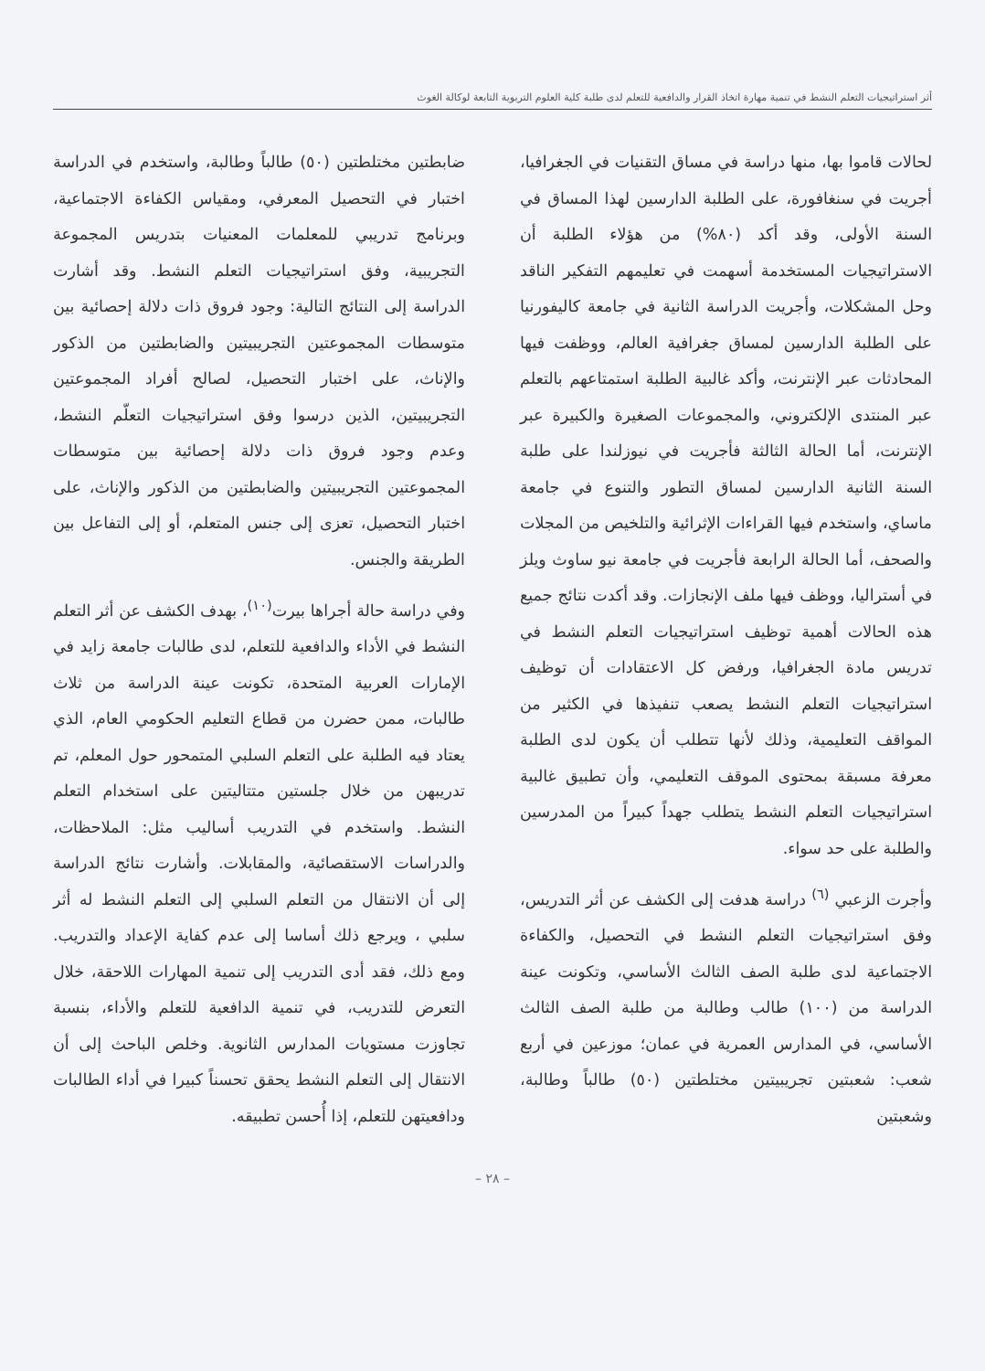أثر استراتيجيات التعلم النشط في تنمية مهارة اتخاذ القرار والدافعية للتعلم لدى طلبة كلية العلوم التربوية التابعة لوكالة الغوث
لحالات قاموا بها، منها دراسة في مساق التقنيات في الجغرافيا، أجريت في سنغافورة، على الطلبة الدارسين لهذا المساق في السنة الأولى، وقد أكد (٨٠%) من هؤلاء الطلبة أن الاستراتيجيات المستخدمة أسهمت في تعليمهم التفكير الناقد وحل المشكلات، وأجريت الدراسة الثانية في جامعة كاليفورنيا على الطلبة الدارسين لمساق جغرافية العالم، ووظفت فيها المحادثات عبر الإنترنت، وأكد غالبية الطلبة استمتاعهم بالتعلم عبر المنتدى الإلكتروني، والمجموعات الصغيرة والكبيرة عبر الإنترنت، أما الحالة الثالثة فأجريت في نيوزلندا على طلبة السنة الثانية الدارسين لمساق التطور والتنوع في جامعة ماساي، واستخدم فيها القراءات الإثرائية والتلخيص من المجلات والصحف، أما الحالة الرابعة فأجريت في جامعة نيو ساوث ويلز في أستراليا، ووظف فيها ملف الإنجازات. وقد أكدت نتائج جميع هذه الحالات أهمية توظيف استراتيجيات التعلم النشط في تدريس مادة الجغرافيا، ورفض كل الاعتقادات أن توظيف استراتيجيات التعلم النشط يصعب تنفيذها في الكثير من المواقف التعليمية، وذلك لأنها تتطلب أن يكون لدى الطلبة معرفة مسبقة بمحتوى الموقف التعليمي، وأن تطبيق غالبية استراتيجيات التعلم النشط يتطلب جهداً كبيراً من المدرسين والطلبة على حد سواء.
وأجرت الزعبي <sup>(٦)</sup> دراسة هدفت إلى الكشف عن أثر التدريس، وفق استراتيجيات التعلم النشط في التحصيل، والكفاءة الاجتماعية لدى طلبة الصف الثالث الأساسي، وتكونت عينة الدراسة من (١٠٠) طالب وطالبة من طلبة الصف الثالث الأساسي، في المدارس العمرية في عمان؛ موزعين في أربع شعب: شعبتين تجريبيتين مختلطتين (٥٠) طالباً وطالبة، وشعبتين
ضابطتين مختلطتين (٥٠) طالباً وطالبة، واستخدم في الدراسة اختبار في التحصيل المعرفي، ومقياس الكفاءة الاجتماعية، وبرنامج تدريبي للمعلمات المعنيات بتدريس المجموعة التجريبية، وفق استراتيجيات التعلم النشط. وقد أشارت الدراسة إلى النتائج التالية: وجود فروق ذات دلالة إحصائية بين متوسطات المجموعتين التجريبيتين والضابطتين من الذكور والإناث، على اختبار التحصيل، لصالح أفراد المجموعتين التجريبيتين، الذين درسوا وفق استراتيجيات التعلّم النشط، وعدم وجود فروق ذات دلالة إحصائية بين متوسطات المجموعتين التجريبيتين والضابطتين من الذكور والإناث، على اختبار التحصيل، تعزى إلى جنس المتعلم، أو إلى التفاعل بين الطريقة والجنس.
وفي دراسة حالة أجراها بيرت<sup>(١٠)</sup>، بهدف الكشف عن أثر التعلم النشط في الأداء والدافعية للتعلم، لدى طالبات جامعة زايد في الإمارات العربية المتحدة، تكونت عينة الدراسة من ثلاث طالبات، ممن حضرن من قطاع التعليم الحكومي العام، الذي يعتاد فيه الطلبة على التعلم السلبي المتمحور حول المعلم، تم تدريبهن من خلال جلستين متتاليتين على استخدام التعلم النشط. واستخدم في التدريب أساليب مثل: الملاحظات، والدراسات الاستقصائية، والمقابلات. وأشارت نتائج الدراسة إلى أن الانتقال من التعلم السلبي إلى التعلم النشط له أثر سلبي ، ويرجع ذلك أساسا إلى عدم كفاية الإعداد والتدريب. ومع ذلك، فقد أدى التدريب إلى تنمية المهارات اللاحقة، خلال التعرض للتدريب، في تنمية الدافعية للتعلم والأداء، بنسبة تجاوزت مستويات المدارس الثانوية. وخلص الباحث إلى أن الانتقال إلى التعلم النشط يحقق تحسناً كبيرا في أداء الطالبات ودافعيتهن للتعلم، إذا أُحسن تطبيقه.
– ٢٨ –